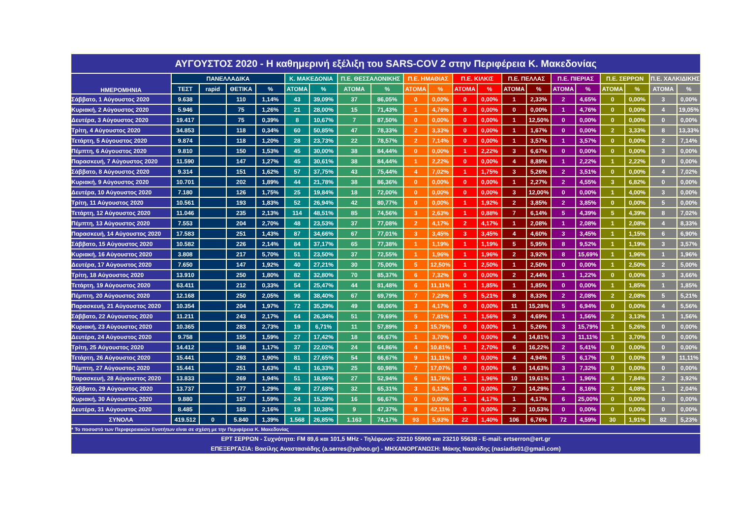| ΑΥΓΟΥΣΤΟΣ 2020 - Η καθημερινή εξέλιξη του SARS-COV 2 στην Περιφέρεια Κ. Μακεδονίας | | | | | | | | | | | | | | | | | | | | |
| ΗΜΕΡΟΜΗΝΙΑ | ΠΑΝΕΛΛΑΔΙΚΑ | | | | Κ. ΜΑΚΕΔΟΝΙΑ | | Π.Ε. ΘΕΣΣΑΛΟΝΙΚΗΣ | | Π.Ε. ΗΜΑΘΙΑΣ | | Π.Ε. ΚΙΛΚΙΣ | | Π.Ε. ΠΕΛΛΑΣ | | Π.Ε. ΠΙΕΡΙΑΣ | | Π.Ε. ΣΕΡΡΩΝ | | Π.Ε. ΧΑΛΚΙΔΙΚΗΣ | |
| | ΤΕΣΤ | rapid | ΘΕΤΙΚΑ | % | ΑΤΟΜΑ | % | ΑΤΟΜΑ | % | ΑΤΟΜΑ | % | ΑΤΟΜΑ | % | ΑΤΟΜΑ | % | ΑΤΟΜΑ | % | ΑΤΟΜΑ | % | ΑΤΟΜΑ | % |
| Σάββατο, 1 Αύγουστος 2020 | 9.638 | | 110 | 1,14% | 43 | 39,09% | 37 | 86,05% | 0 | 0,00% | 0 | 0,00% | 1 | 2,33% | 2 | 4,65% | 0 | 0,00% | 3 | 0,00% |
| Κυριακή, 2 Αύγουστος 2020 | 5.946 | | 75 | 1,26% | 21 | 28,00% | 15 | 71,43% | 1 | 4,76% | 0 | 0,00% | 0 | 0,00% | 1 | 4,76% | 0 | 0,00% | 4 | 19,05% |
| Δευτέρα, 3 Αύγουστος 2020 | 19.417 | | 75 | 0,39% | 8 | 10,67% | 7 | 87,50% | 0 | 0,00% | 0 | 0,00% | 1 | 12,50% | 0 | 0,00% | 0 | 0,00% | 0 | 0,00% |
| Τρίτη, 4 Αύγουστος 2020 | 34.853 | | 118 | 0,34% | 60 | 50,85% | 47 | 78,33% | 2 | 3,33% | 0 | 0,00% | 1 | 1,67% | 0 | 0,00% | 2 | 3,33% | 8 | 13,33% |
| Τετάρτη, 5 Αύγουστος 2020 | 9.874 | | 118 | 1,20% | 28 | 23,73% | 22 | 78,57% | 2 | 7,14% | 0 | 0,00% | 1 | 3,57% | 1 | 3,57% | 0 | 0,00% | 2 | 7,14% |
| Πέμπτη, 6 Αύγουστος 2020 | 9.810 | | 150 | 1,53% | 45 | 30,00% | 38 | 84,44% | 0 | 0,00% | 1 | 2,22% | 3 | 6,67% | 0 | 0,00% | 0 | 0,00% | 3 | 0,00% |
| Παρασκευή, 7 Αύγουστος 2020 | 11.590 | | 147 | 1,27% | 45 | 30,61% | 38 | 84,44% | 1 | 2,22% | 0 | 0,00% | 4 | 8,89% | 1 | 2,22% | 1 | 2,22% | 0 | 0,00% |
| Σάββατο, 8 Αύγουστος 2020 | 9.314 | | 151 | 1,62% | 57 | 37,75% | 43 | 75,44% | 4 | 7,02% | 1 | 1,75% | 3 | 5,26% | 2 | 3,51% | 0 | 0,00% | 4 | 7,02% |
| Κυριακή, 9 Αύγουστος 2020 | 10.701 | | 202 | 1,89% | 44 | 21,78% | 38 | 86,36% | 0 | 0,00% | 0 | 0,00% | 1 | 2,27% | 2 | 4,55% | 3 | 6,82% | 0 | 0,00% |
| Δευτέρα, 10 Αύγουστος 2020 | 7.180 | | 126 | 1,75% | 25 | 19,84% | 18 | 72,00% | 0 | 0,00% | 0 | 0,00% | 3 | 12,00% | 0 | 0,00% | 1 | 4,00% | 3 | 0,00% |
| Τρίτη, 11 Αύγουστος 2020 | 10.561 | | 193 | 1,83% | 52 | 26,94% | 42 | 80,77% | 0 | 0,00% | 1 | 1,92% | 2 | 3,85% | 2 | 3,85% | 0 | 0,00% | 5 | 0,00% |
| Τετάρτη, 12 Αύγουστος 2020 | 11.046 | | 235 | 2,13% | 114 | 48,51% | 85 | 74,56% | 3 | 2,63% | 1 | 0,88% | 7 | 6,14% | 5 | 4,39% | 5 | 4,39% | 8 | 7,02% |
| Πέμπτη, 13 Αύγουστος 2020 | 7.553 | | 204 | 2,70% | 48 | 23,53% | 37 | 77,08% | 2 | 4,17% | 2 | 4,17% | 1 | 2,08% | 1 | 2,08% | 1 | 2,08% | 4 | 8,33% |
| Παρασκευή, 14 Αύγουστος 2020 | 17.583 | | 251 | 1,43% | 87 | 34,66% | 67 | 77,01% | 3 | 3,45% | 3 | 3,45% | 4 | 4,60% | 3 | 3,45% | 1 | 1,15% | 6 | 6,90% |
| Σάββατο, 15 Αύγουστος 2020 | 10.582 | | 226 | 2,14% | 84 | 37,17% | 65 | 77,38% | 1 | 1,19% | 1 | 1,19% | 5 | 5,95% | 8 | 9,52% | 1 | 1,19% | 3 | 3,57% |
| Κυριακή, 16 Αύγουστος 2020 | 3.808 | | 217 | 5,70% | 51 | 23,50% | 37 | 72,55% | 1 | 1,96% | 1 | 1,96% | 2 | 3,92% | 8 | 15,69% | 1 | 1,96% | 1 | 1,96% |
| Δευτέρα, 17 Αύγουστος 2020 | 7.650 | | 147 | 1,92% | 40 | 27,21% | 30 | 75,00% | 5 | 12,50% | 1 | 2,50% | 1 | 2,50% | 0 | 0,00% | 1 | 2,50% | 2 | 5,00% |
| Τρίτη, 18 Αύγουστος 2020 | 13.910 | | 250 | 1,80% | 82 | 32,80% | 70 | 85,37% | 6 | 7,32% | 0 | 0,00% | 2 | 2,44% | 1 | 1,22% | 0 | 0,00% | 3 | 3,66% |
| Τετάρτη, 19 Αύγουστος 2020 | 63.411 | | 212 | 0,33% | 54 | 25,47% | 44 | 81,48% | 6 | 11,11% | 1 | 1,85% | 1 | 1,85% | 0 | 0,00% | 1 | 1,85% | 1 | 1,85% |
| Πέμπτη, 20 Αύγουστος 2020 | 12.168 | | 250 | 2,05% | 96 | 38,40% | 67 | 69,79% | 7 | 7,29% | 5 | 5,21% | 8 | 8,33% | 2 | 2,08% | 2 | 2,08% | 5 | 5,21% |
| Παρασκευή, 21 Αύγουστος 2020 | 10.354 | | 204 | 1,97% | 72 | 35,29% | 49 | 68,06% | 3 | 4,17% | 0 | 0,00% | 11 | 15,28% | 5 | 6,94% | 0 | 0,00% | 4 | 5,56% |
| Σάββατο, 22 Αύγουστος 2020 | 11.211 | | 243 | 2,17% | 64 | 26,34% | 51 | 79,69% | 5 | 7,81% | 1 | 1,56% | 3 | 4,69% | 1 | 1,56% | 2 | 3,13% | 1 | 1,56% |
| Κυριακή, 23 Αύγουστος 2020 | 10.365 | | 283 | 2,73% | 19 | 6,71% | 11 | 57,89% | 3 | 15,79% | 0 | 0,00% | 1 | 5,26% | 3 | 15,79% | 1 | 5,26% | 0 | 0,00% |
| Δευτέρα, 24 Αύγουστος 2020 | 9.758 | | 155 | 1,59% | 27 | 17,42% | 18 | 66,67% | 1 | 3,70% | 0 | 0,00% | 4 | 14,81% | 3 | 11,11% | 1 | 3,70% | 0 | 0,00% |
| Τρίτη, 25 Αύγουστος 2020 | 14.412 | | 168 | 1,17% | 37 | 22,02% | 24 | 64,86% | 4 | 10,81% | 1 | 2,70% | 6 | 16,22% | 2 | 5,41% | 0 | 0,00% | 0 | 0,00% |
| Τετάρτη, 26 Αύγουστος 2020 | 15.441 | | 293 | 1,90% | 81 | 27,65% | 54 | 66,67% | 9 | 11,11% | 0 | 0,00% | 4 | 4,94% | 5 | 6,17% | 0 | 0,00% | 9 | 11,11% |
| Πέμπτη, 27 Αύγουστος 2020 | 15.441 | | 251 | 1,63% | 41 | 16,33% | 25 | 60,98% | 7 | 17,07% | 0 | 0,00% | 6 | 14,63% | 3 | 7,32% | 0 | 0,00% | 0 | 0,00% |
| Παρασκευή, 28 Αύγουστος 2020 | 13.833 | | 269 | 1,94% | 51 | 18,96% | 27 | 52,94% | 6 | 11,76% | 1 | 1,96% | 10 | 19,61% | 1 | 1,96% | 4 | 7,84% | 2 | 3,92% |
| Σάββατο, 29 Αύγουστος 2020 | 13.737 | | 177 | 1,29% | 49 | 27,68% | 32 | 65,31% | 3 | 6,12% | 0 | 0,00% | 7 | 14,29% | 4 | 8,16% | 2 | 4,08% | 1 | 2,04% |
| Κυριακή, 30 Αύγουστος 2020 | 9.880 | | 157 | 1,59% | 24 | 15,29% | 16 | 66,67% | 0 | 0,00% | 1 | 4,17% | 1 | 4,17% | 6 | 25,00% | 0 | 0,00% | 0 | 0,00% |
| Δευτέρα, 31 Αύγουστος 2020 | 8.485 | | 183 | 2,16% | 19 | 10,38% | 9 | 47,37% | 8 | 42,11% | 0 | 0,00% | 2 | 10,53% | 0 | 0,00% | 0 | 0,00% | 0 | 0,00% |
| ΣΥΝΟΛΑ | 419.512 | 0 | 5.840 | 1,39% | 1.568 | 26,85% | 1.163 | 74,17% | 93 | 5,93% | 22 | 1,40% | 106 | 6,76% | 72 | 4,59% | 30 | 1,91% | 82 | 5,23% |
| * Το ποσοστό των Περιφερειακών Ενοτήτων είναι σε σχέση με την Περιφέρεια Κ. Μακεδονίας | | | | | | | | | | | | | | | | | | | | |
| ΕΡΤ ΣΕΡΡΩΝ - Συχνότητα: FM 89,6 και 101,5 MHz - Τηλέφωνο: 23210 55900 και 23210 55638 - E-mail: ertserron@ert.gr ΕΠΕΞΕΡΓΑΣΙΑ: Βασίλης Αναστασιάδης (a.serres@yahoo.gr) - ΜΗΧΑΝΟΡΓΑΝΩΣΗ: Μάκης Νασιάδης (nasiadis01@gmail.com) | | | | | | | | | | | | | | | | | | | | |